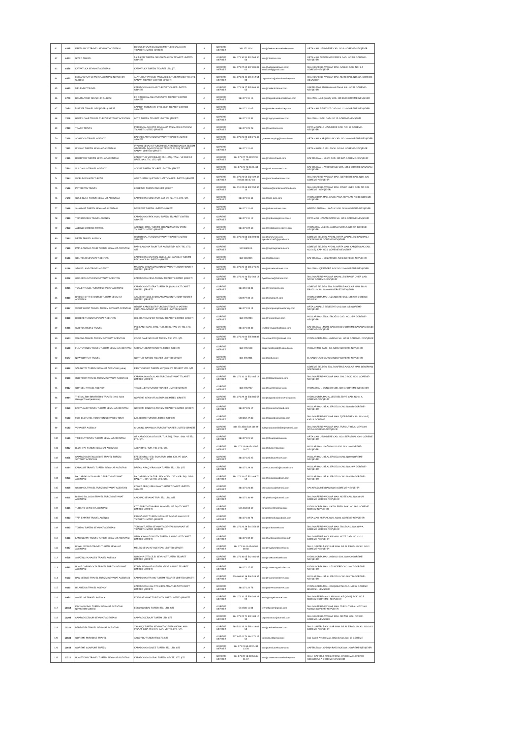| 61 | 6395 | FREELANCE TRAVEL SEYAHAT ACENTASI | DOĞUŞ İNŞAAT BİLİŞİM HİZMETLERİ SANAYİ VE TİCARET LİMİTED ŞİRKETİ | A | GÖREME MERKEZ | 384 2712404 | info@freelancetravelturkey.com | ORTA MAH. UZUNDERE CAD. NO:9 GÖREME-NEVŞEHİR |
| 62 | 6404 | NİTRO TRAVEL | İLK İLKEM TURİZM ORGANİZASYON TİCARET LİMİTED ŞİRKETİ | A | GÖREME MERKEZ | 384 271 30 50 532 565 30 50 | info@nitrotour.com | ORTA MAH. ADNAN MENDERES CAD. NO:7/1 GÖREME-NEVŞEHİR |
| 63 | 6456 | KATPATUKA SEYAHAT ACENTASI | KATPATUKA TURİZM TİCARET LTD.ŞTİ. | A | GÖREME MERKEZ | 384 271 27 69 537 201 03 02 | info@katpatukatravel.com; karaca.93@gmail.com | İSALİ-GAFERLİ-AVCILAR MAH. SAĞLIK SOK. NO: 1-4 GÖREME-NEVŞEHİR |
| 64 | 6472 | EMBARK TUR SEYAHAT ACENTASI NEVŞEHİR ŞUBESİ | ALATURKA YATÇILIK TAŞIMACILIK TURİZM GIDA TEKSTİL SANAYİ TİCARET LİMİTED ŞİRKETİ | A | GÖREME MERKEZ | 384 271 26 41 541 612 54 30 | cappadocia@alaturkaturkey.com | İSALİ-GAFERLİ-AVCILAR MAH. MÜZE CAD. NO:46/1 GÖREME /NEVŞEHİR |
| 65 | 6650 | MELENDİZ TRAVEL | KAPADOKYA AVCILAR TURİZM TİCARET LİMİTED ŞİRKETİ | A | GÖREME MERKEZ | 384 271 28 27 545 969 36 55 | info@melendiztravel.com | GAFERLİ İsali MH.Hacismail Efendi Sok..NO:11 GÖREME-NEVŞEHİR |
| 66 | 6779 | BONİTA TOUR NEVŞEHİR ŞUBESİ | FC OTO KİRALAMA TURİZM VE TİCARET LİMİTED ŞİRKETİ | A | GÖREME MERKEZ | 384 271 31 16 | info@cappadociabonitatravel.com | İSALİ MAH. ALİ ÇAVUŞ SOK. NO:3C/C GÖREME-NEVŞEHİR |
| 67 | 7054 | İNSİDER TRAVEL NEVŞEHİR ŞUBESİ | KAPTUR TURİZM VE OTELCİLİK TİCARET LİMİTED ŞİRKETİ | A | GÖREME MERKEZ | 384 271 31 05 | info@insidertravelturkey.com | ORTA MAH. BELEDİYE CAD. NO:1/1-2 GÖREME-NEVŞEHİR |
| 68 | 7208 | HAPPY CAVE TRAVEL TURİZM SEYAHAT ACENTASI | LOTE TURİZM TİCARET LİMİTED ŞİRKETİ | A | GÖREME MERKEZ | 384 271 22 52 | info@happycavetravel.com | İSALİ MAH. İSALİ CAD. NO:15 GÖREME-NEVŞEHİR |
| 69 | 7223 | TRACE TRAVEL | PERİBACALARI OTO KİRALAMA TAŞIMACILIK TURİZM TİCARET LİMİTED ŞİRKETİ | A | GÖREME MERKEZ | 384 271 29 28 | info@tracetours.com | ORTA MAHALLE UZUNDERE CAD. NO: 17 GÖREME-NEVŞEHİR |
| 70 | 7318 | SOANDOS TRAVEL AGENCY | BALTACILAR TURİZM SEYAHAT TİCARET LİMİTED ŞİRKETİ | A | GÖREME MERKEZ | 384 271 25 23 530 275 43 41 | goremecamping@hotmail.com | ORTA MAH. KARŞIBUCAK CAD. NO:18/A GÖREME-NEVŞEHİR |
| 71 | 7411 | IRYOKO TURİZM SEYAHAT ACENTASI | IRYOKO SEYAHAT TURİZM GIDA ENERJİ SAĞLIK BİLİŞİM OTOMOTİV İNŞAAT EMLAK TEKSTİL İÇ DIŞ TİCARET SANAYİ LİMİTED ŞİRKETİ | A | GÖREME MERKEZ | 384 271 21 01 | | ORTA MAHALLE MİLLİ SOK. NO:6-1 GÖREME-NEVŞEHİR |
| 72 | 7485 | REDRIVER TURİZM SEYAHAT ACENTASI | KADEF TUR YATIRIMLARI MÜH. İNŞ. TAAH. VE ENERJİ ÜRET. SAN. TİC. LTD. ŞTİ. | A | GÖREME MERKEZ | 384 271 27 72 0532 293 31 60 | info@redrivertravel.com | GAFERLİ MAH. MÜZE CAD. NO:38/A GÖREME-NEVŞEHİR |
| 73 | 7544 | VULCANUS TRAVEL AGENCY | SOKUT TURİZM TİCARET LİMİTED ŞİRKETİ | A | GÖREME MERKEZ | 384 271 21 75 0543 461 00 50 | info@vulcanustravel.com | GAFERLİ MAH. AYDINKIRAĞI SOK. NO:4 GÖREME KASABASI NEVŞEHİR |
| 74 | 7564 | WORLD WALKER TURİZM | GEP TURİZM İŞLETMECİLİĞİ TİCARET LİMİTED ŞİRKETİ | A | GÖREME MERKEZ | 384 271 21 53 532 422 42 70 532 363 17 03 | info@worldwalkertravel.com | İSALİ-GAFERLİ-AVCILAR MAH. İÇERİDERE CAD. NO:1 C/C GÖREME-NEVŞEHİR |
| 75 | 7596 | PETER PAN TRAVEL | KORETUR TURİZM ANONİM ŞİRKETİ | A | GÖREME MERKEZ | 384 219 20 66 532 050 30 13 | mantimus@mantimusoffroad.com | İSALİ-GAFERLİ-AVCILAR MAH. RAGIP ÜNER CAD. NO:1/24 GÖREME / NEVŞEHİR |
| 76 | 7673 | GÜLE GÜLE TURİZM SEYAHAT ACENTASI | KAPADOKYA SEMA TUR. YAT. VE İŞL. TİC. LTD. ŞTİ. | A | GÖREME MERKEZ | 384 271 31 61 | info@gule-gule.com | AYDINLI ORTA MAH. HAKKI PAŞA MEYDANI NO:10 GÖREME-NEVŞEHİR |
| 77 | 7699 | SHAHMAT TURİZM SEYAHAT ACENTASI | DEVRENT TURİZM LİMİTED ŞİRKETİ | A | GÖREME MERKEZ | 384 271 21 02 | info@shahmattours.com | AFATEVLERİ MAH. SAĞLIK SOK. NO:8 GÖREME-NEVŞEHİR |
| 78 | 7819 | TRIPBOOKING TRAVEL AGENCY | KAPADOKYA İPEK YOLU TURİZM TİCARET LİMİTED ŞİRKETİ | A | GÖREME MERKEZ | 384 271 31 12 | info@tripbookingtravel.com.tr | ORTA MAH. HASAN KUTAR SK. NO:1 GÖREME-NEVŞEHİR |
| 79 | 7863 | AYDINLI GÖREME TRAVEL | AYDINLI HOTEL TURİZM ORGANİZASYON TARIM TİCARET LİMİTED ŞİRKETİ | A | GÖREME MERKEZ | 384 271 22 63 | info@aydinligoremetravel.com | AYDINLI MAHALLESİ, AYDINLI SOKAK, NO: 12, GÖREME-NEVŞEHİR |
| 80 | 7894 | METİS TRAVEL AGENCY | HISTORICAL TURİZM SEYAHAT TİCARET LİMİTED ŞİRKETİ | A | GÖREME MERKEZ | 384 271 21 88 538 590 01 12 | info@turkey-trip.com ayerdursi1967@gmail.com | GÖREME BELDESİ AYDINLI-ORTA MAHALLESİ ÇAKMAKLI SOKAK NO:51 GÖREME-NEVŞEHİR |
| 81 | 7929 | PAPHLAGONIA TOUR TURİZM SEYAHAT ACENTASI | PAPHLAGONIA TOUR TUR ACENTELİK SEY. TİC. LTD. ŞTİ. | A | GÖREME MERKEZ | 5415960916 | info@paphlagoniatour.com | GÖREME BELDESİ AYDINLI-ORTA MAH. KARŞIBUCAK CAD. NO:34 İÇ KAPI NO:2 GÖREME-NEVŞEHİR |
| 82 | 8106 | GDL TOUR SEYAHAT ACENTASI | KAPADOKYA KAYA BALONCULUK HAVACILIK TURİZM REKLAMCILIK LİMİTED ŞİRKETİ | A | GÖREME MERKEZ | 384 3412021 | info@gdltour.com | GAFERLİ MAH. MEZAR SOK. NO:8 GÖREME-NEVŞEHİR |
| 83 | 8196 | STONE LAND TRAVEL AGENCY | MACCAN ORGANİZASYON SEYAHAT TURİZM TİCARET LİMİTED ŞİRKETİ | A | GÖREME MERKEZ | 384 271 25 13 545 271 25 13 | info@stonelandtravel.com | İSALİ MAH.İÇERİDERE SOK.NO:22/A GÖREME-NEVŞEHİR |
| 84 | 8202 | GORGEOUS TURİZM SEYAHAT ACENTASI | KAPADOKYA CESA TURİZM TİCARET LİMİTED ŞİRKETİ | A | GÖREME MERKEZ | 384 271 21 40 532 366 13 78 | flywithcema@hotmail.com | İSALİ-GAFERLİ-AVCILAR MAHALLESİ RAGIP ÜNER CAD. NO:3/2 GÖREME-NEVŞEHİR |
| 85 | 8225 | TYANE TRAVEL TURİZM SEYAHAT ACENTASI | KAPADOKYA TUĞRA TURİZM TAŞIMACILIK TİCARET LİMİTED ŞİRKETİ | A | GÖREME MERKEZ | 384 219 33 01 | info@tyanetravel.com | GÖREME BELDESİ İSALİ-GAFERLİ-AVCILAR MAH. BİLAL EROĞLU CAD. NO:69/8 MERKEZ NEVŞEHİR |
| 86 | 8310 | BRİDGE OF THE WORLD TURİZM SEYAHAT ACENTASI | AKABE OTELCİLİK ORGANİZASYON TURİZM TİCARET LİMİTED ŞİRKETİ | A | GÖREME MERKEZ | 538 977 30 13 | info@botwtravel.com | AYDINLI-ORTA MAH. UZUNDERE CAD. NO:23/2 GÖREME BELDESİ |
| 87 | 8327 | WOOP WOOP TRAVEL TURİZM SEYAHAT ACENTASI | ÖZGÜR KARDEŞLER TURİZM OTELCİLİK YATIRIM KİRALAMA SANAYİ VE TİCARET LİMİTED ŞİRKETİ | A | GÖREME MERKEZ | 384 271 24 14 | info@woopwooptravelturkey.com | ORTA MAHALLE BELEDİYE CAD. NO: 1/B GÖREME-NEVŞEHİR |
| 88 | 8338 | HEREKE TURİZM SEYAHAT ACENTASI | HELİOS TRANSFER TURİZM TİCARET LİMİTED ŞİRKETİ | A | GÖREME MERKEZ | 384 2712243 | info@hereketravel.com | AVCILAR MAH.BİLAL EROĞLU CAD. NO: 25/A GÖREME-NEVŞEHİR |
| 89 | 8426 | CVB TOURISM & TRAVEL | PELİKAN HAVAC. ORG. TUR. REKL. TAŞ. VE TİC. LTD. ŞTİ. | A | GÖREME MERKEZ | 384 271 30 30 | teyfik@voyagerballoons.com | GAFERLİ MAH.MÜZE CAD.NO:36/1 GÖREME KASABASI 50180 GÖREME-NEVŞEHİR |
| 90 | 8504 | WIKONA TRAVEL TURİZM SEYAHAT ACENTASI | COCO CAVE SEYAHAT TURİZM TİC. LTD. ŞTİ. | A | GÖREME MERKEZ | 384 271 21 62 535 983 88 24 | cococave2012@hotmail.com | AYDINLI-ORTA MAH. AYDINLI SK. NO:11 GÖREME - NEVŞEHİR |
| 91 | 8608 | FLİNTSTONES TRAVEL TURİZM SEYAHAT ACENTASI | SERPA TURİZM TİCARET LİMİTED ŞİRKETİ | A | GÖREME MERKEZ | 384 2712130 | serpilyucefaydal@hotmail.com | AVCILAR MH. FATİH SK. NO:12 GÖREME-NEVŞEHİR |
| 92 | 8677 | NEW GÖRTUR TRAVEL | GÖRTUR TURİZM TİCARET LİMİTED ŞİRKETİ | A | GÖREME MERKEZ | 384 2712211 | info@gortur.com | EL SANATLARI ÇARŞISI NO:27 GÖREME-NEVŞEHİR |
| 93 | 8812 | SAILNSTAY TURİZM SEYAHAT ACENTASI (şube) | FIRST CHOICE TURİZM YATÇILIK VE TİCARET LTD. ŞTİ. | A | GÖREME MERKEZ | | | GÖREME BELDESİ İSALİ-GAFERLİ-AVCILAR MAH. DEMİRHAN SOKAK NO:4 |
| 94 | 8909 | OLD TOWN TRAVEL TURİZM SEYAHAT ACENTASI | KARAHASANOĞULLARI TURİZM SEYAHAT TİCARET LİMİTED ŞİRKETİ | A | GÖREME MERKEZ | 384 271 31 12 532 405 19 13 | info@oldtowntourism.com | İSALİ-GAFERLİ-AVCILAR MAH. ÜNLÜ SOK. NO:3 GÖREME-NEVŞEHİR |
| 95 | 8917 | GÖRÇELİ TRAVEL AGENCY | TRAVELLERS TURİZM TİCARET LİMİTED ŞİRKETİ | A | GÖREME MERKEZ | 384 2712707 | info@travellerscave.com | AYDINLI MAH. GÜNGÖR SOK. NO:11 GÖREME-NEVŞEHİR |
| 96 | 8924 | THE DALTON BROTHER'S TRAVEL (yeni) Saint George Travel (eski isim) | GÖREME SEYAHAT ACENTASI LİMİTED ŞİRKETİ | A | GÖREME MERKEZ | 384 271 29 40 538 985 57 37 | info@cappadociahorseriding.com | AYDINLI-ORTA MAHALLESİ BELEDİYE CAD. NO:11 A GÖREME-NEVŞEHİR |
| 97 | 9060 | FAIRYLAND TRAVEL TURİZM SEYAHAT ACENTASI | GÖREME CİNGİTAŞ TURİZM TİCARET LİMİTED ŞİRKETİ | A | GÖREME MERKEZ | 384 271 25 17 | info@goremefairyland.com | AVCILAR MAH. BİLAL EROĞLU CAD. NO:8/B GÖREME-NEVŞEHİR |
| 98 | 9603 | 9603 CULTUREL VOCATION SERVİCES TOUR | LA LİBERTE TURİZM LİMİTED ŞİRKETİ | A | GÖREME MERKEZ | 530 852 47 88 | info@cappadociavisitor.com | İSALİ-GAFERLİ-AVCILAR MAH. İÇERİDERE CAD. NO:3/A İÇ KAPI A GÖREME |
| 99 | 9123 | VOYAGER AGENCY | CHASING HAVACILIK TURİZM TİCARET LİMİTED ŞİRKETİ | A | GÖREME MERKEZ | 384 2713530 532 466 49 85 | suleymanbaran50500@hotmail.com | İSALİ-GAFERLİ-AVCILAR MAH. TURGUT ÖZAL MEYDANI NO:5-A GÖREME-NEVŞEHİR |
| 100 | 9195 | TIMEOUTTRAVEL TURİZM SEYAHAT ACENTASI | ÖZ KAPADOKYA OTO KİR. TUR. İNŞ. TAAH. SAN. VE TİC. LTD. ŞTİ. | A | GÖREME MERKEZ | 384 271 21 59 | info@ozcappadocia.com | ORTA MAH. UZUNDERE CAD. NO:4 TERMİNAL YANI GÖREME NEVŞEHİR |
| 101 | 9237 | BLUE EYE TURİZM SEYAHAT ACENTASI | ADEN ORG. TUR. TİC. LTD. ŞTİ. | A | GÖREME MERKEZ | 384 271 23 69 0543 505 26 77 | info@blueeyetour.com | AVCILAR MAH. KAĞNIYOLU SOK. NO:3/A GÖREME-NEVŞEHİR |
| 102 | 9251 | CAPPADOCİA EXCLUSIVE TRAVEL TURİZM SEYAHAT ACENTASI | EFECE ORG. HED. EŞYA TUR. OTO. KİR. VE GIDA SAN.TİC. LTD. ŞTİ. | A | GÖREME MERKEZ | 384 271 25 25 | info@sedircavehotel.com | AVCILAR MAH. BİLAL EROĞLU CAD. NO:9 GÖREME-NEVŞEHİR |
| 103 | 9264 | KARADUT TRAVEL TURİZM SEYAHAT ACENTASI | DREAM ARAÇ KİRALAMA TURİZM TİC. LTD. ŞTİ. | A | GÖREME MERKEZ | 384 271 29 24 | ozverkocatursk2@hotmail.com | AVCILAR MAH. BİLAL EROĞLU CAD. NO:29/A GÖREME-NEVŞEHİR |
| 104 | 9266 | BY CAPPADOCİA WORLD TURİZM SEYAHAT ACENTASI | BY CAPPADOCİA TUR. SEY. ACEN. OTO. KİR. İNŞ. GIDA DAN.İTH. İHR. VE TİC. LTD. ŞTİ. | A | GÖREME MERKEZ | 384 271 24 07 532 408 70 52 | info@bookcappadocia.com | AVCILAR MAH. BİLAL EROĞLU CAD. NO:5/B GÖREME-NEVŞEHİR |
| 105 | 9269 | OSKONCA TRAVEL TURİZM SEYAHAT ACENTASI | KONCA ARAÇ KİRALAMA TURİZM TİCARET LİMİTED ŞİRKETİ | A | GÖREME MERKEZ | 384 271 26 83 | osmankonca@hotmail.com | HAKKIPAŞA MEYDANI NO:3 GÖREME-NEVŞEHİR |
| 106 | 9401 | RISING BALLOON TRAVEL TURİZM SEYAHAT ACENTASI | ÇAKMAK SEYAHAT TUR. TİC. LTD. ŞTİ. | A | GÖREME MERKEZ | 384 271 30 99 | risingballoon@hotmail.com | İSALİ-GAFERLİ-AVCILAR MAH. MÜZE CAD. NO:38-1/B GÖREME MERKEZ NEVŞEHİR |
| 107 | 9405 | TURKİTO SEYAHAT ACENTASI | KİTO TURİZM TASARIM SANAYİ İÇ VE DIŞ TİCARET LİMİTED ŞİRKETİ | A | GÖREME MERKEZ | 545 550 60 62 | turkiotravel@hotmail.com | AYDINLI-ORTA MAH. KAZIM EREN SOK. NO:19/2 GÖREME MERKEZ NEVŞEHİR |
| 108 | 9413 | TRİP EXPERT TRAVEL AGENCY | ERDOĞANAY TURİZM SEYAHAT İNŞAAT SANAYİ VE TİCARET LİMİTED ŞİRKETİ | A | GÖREME MERKEZ | 384 271 30 74 | info@starsofcappadocia.com | ORTA MAH. MIZRAK SOK. NO:11 GÖREME-NEVŞEHİR |
| 109 | 9493 | TORİKO TURİZM SEYAHAT ACENTASI | TORİKO TURİZM SEYAHAT ACENTALIĞI SANAYİ VE TİCARET LİMİTED ŞİRKETİ | A | GÖREME MERKEZ | 384 271 23 29 544 356 43 32 | info@torikotravel.com | İSALİ-GAFERLİ-AVCILAR MAH. İSALİ CAD. NO:34/A-A GÖREME MERKEZ NEVŞEHİR |
| 110 | 9496 | LANDSCAPE TRAVEL TURİZM SEYAHAT ACENTASI | UFUK KAYA OTOMOTİV TURİZM SANAYİ VE TİCARET LİMİTED ŞİRKETİ | A | GÖREME MERKEZ | 384 271 32 32 | info@landscapetravel.com.tr | İSALİ GAFERLİ AVCILAR MAH. MÜZE CAD. NO:42-2/2 GÖREME-NEVŞEHİR |
| 111 | 9497 | ROYAL WORLD TRAVEL TURİZM SEYAHAT ACENTASI | MELEK SEYAHAT ACENTASI LİMİTED ŞİRKETİ | A | GÖREME MERKEZ | 384 271 26 40 0549 502 00 50 | info@royalworldtravel.com | İSALİ- GAFERLİ- AVCILAR MAH. BİLAL EROĞLU CAD. NO:2 GÖREME-NEVŞEHİR |
| 112 | 9508 | AMAZİNG VOYAGES TRAVEL AGENCY | NİRVANA OTELCİLİK SEYAHAT TURİZM TİCARET LİMİTED ŞİRKETİ | A | GÖREME MERKEZ | 384 271 30 05 542 401 63 18 | info@rosecavehotel.com | AYDINLI-ORTA MAH. AYDINLI SOK. NO:9/A GÖREME-NEVŞEHİR |
| 113 | 9582 | HOME CAPPADOCİA TRAVEL TURİZM SEYAHAT ACENTASI | ECRİN SEYAHAT ACENTALIĞI VE SANAYİ TİCARET LİMİTED ŞİRKETİ | A | GÖREME MERKEZ | 384 271 27 57 | info@homecappadocia.com | AYDINLI-ORTA MAH. UZUNDERE CAD. NO:7 GÖREME-NEVŞEHİR |
| 114 | 9663 | HAN MEİ MEİ TRAVEL TURİZM SEYAHAT ACENTASI | KAPADOKYA TRANS TURİZM TİCARET LİMİTED ŞİRKETİ | A | GÖREME MERKEZ | 530 068 80 38 546 743 37 77 | info@hanmeimeitravel.com | AVCILAR MAH. BİLAL EROĞLU CAD. NO:7/B GÖREME-NEVŞEHİR |
| 115 | 9690 | HİLARİOUS TRAVEL AGENCY | KAPADOKYA HAN OTO KİRALAMA TURİZM TİCARET LİMİTED ŞİRKETİ | A | GÖREME MERKEZ | 384 271 22 78 | info@sdventurestravel.com | AYDINLI-ORTA MAH. KARŞIBUCAK CAD. NO:18 GÖREME BELDESİ - NEVŞEHİR |
| 116 | 9954 | ANGELOS TRAVEL AGENCY | ECEM SEYAHAT TURİZM TİCARET LİMİTED ŞİRKETİ | A | GÖREME MERKEZ | 384 271 31 15 539 286 22 99 | kadir@angelostravel.com | İSALİ-GAFERLİ- AVCILAR MAH. ALİ ÇAVUŞ SOK. NO:5 MERKEZ / GÖREME- NEVŞEHİR |
| 117 | 10164 | ESCO GLOBAL TURİZM SEYAHAT ACENTASI NEVŞEHİR ŞUBESİ | ESCO GLOBAL TURİZM TİC. LTD. ŞTİ. | A | GÖREME MERKEZ | 543 506 11 38 | iezraaltgruer@gmail.com | İSALİ-GAFERLİ-AVCILAR MAH. TURGUT ÖZAL MEYDANI NO:18/3 GÖREME-NEVŞEHİR |
| 118 | 10294 | CAPPADOXTOUR SEYAHAT ACENTASI | CAPPADOXTOUR TURİZM LTD. ŞTİ. | A | GÖREME MERKEZ | 384 271 22 71 532 403 10 33 | cappadoxtour@hotmail.com | İSALİ-GAFERLİ-AVCILAR MAH. MEZAR SOK. NO:2/B1 GÖREME- NEVŞEHİR |
| 119 | 10320 | PERİMELİS TRAVEL SEYAHAT ACENTASI | YASANÇI TURİZM SEYAHAT ACENTASI KİRALAMA İNŞAAT GIDA İTH. İHR. SAN. VE TİC. LTD. ŞTİ. | A | GÖREME MERKEZ | 384 511 23 24 538 418 84 50 | info@perimelistravel.com | İSALİ- GAFERLİ- AVCILAR MAH. BİLAL EROĞLU CAD. NO:19/3 GÖREME-NEVŞEHİR |
| 120 | 10630 | GÖREME PARADISE TRAVEL | AYGÖRDÜ TURİZM TİC.LTD.ŞTİ. | A | GÖREME MERKEZ | 537 947 41 74 384 271 25 54 | balonitour@gmail.com | İsali Gaferli Avcılar Mah. Üzümlü Sok. No: 13 GÖREME |
| 121 | 10644 | GÖREME COMFORT TURİZM | KAPADOKYA ÖLMEZ TURİZM TİC. LTD. ŞTİ. | A | GÖREME MERKEZ | 384 271 21 85 0532 431 13 78 | info@dervicavehouse.com | GAFERLİ MAH.AYDINKIRAĞI SOK.NO:1 GÖREME-NEVŞEHİR |
| 122 | 10711 | HOMETOWN TRAVEL TURİZM SEYAHAT ACENTASI | KAPADOKYA GLOBAL TURİZM SEY.TİC.LTD.ŞTİ. | A | GÖREME MERKEZ | 384 271 20 18 0535 648 51 67 | info@hometowntravelturkey.com | İSALİ- GAFERLİ- AVCILAR MAH. HACI İSMAİL EFENDİ SOK.NO:2/A-A GÖREME-NEVŞEHİR |